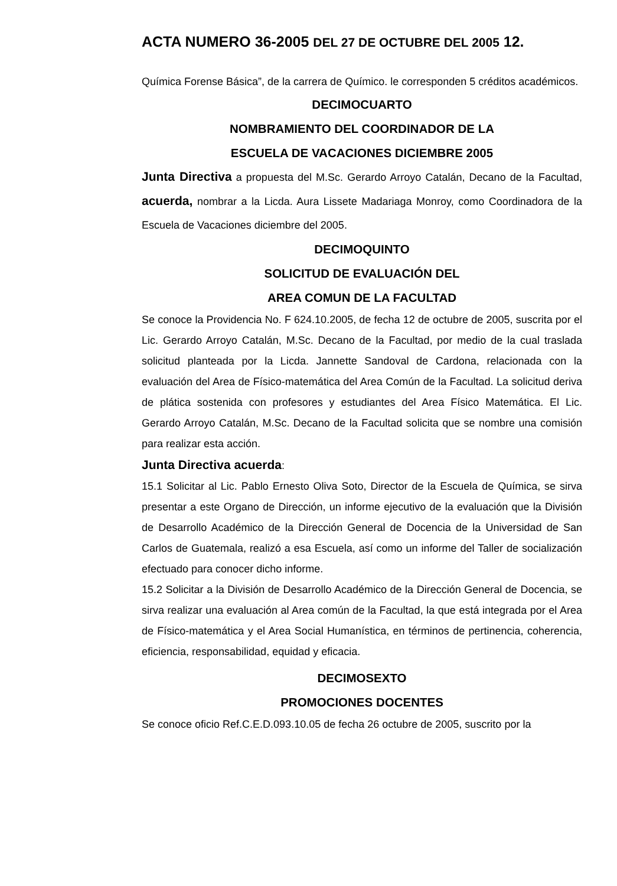ACTA NUMERO 36-2005 DEL 27 DE OCTUBRE DEL 2005 12.
Química Forense Básica”, de la carrera de Químico. le corresponden 5 créditos académicos.
DECIMOCUARTO
NOMBRAMIENTO DEL COORDINADOR DE LA
ESCUELA DE VACACIONES DICIEMBRE 2005
Junta Directiva a propuesta del M.Sc. Gerardo Arroyo Catalán, Decano de la Facultad, acuerda, nombrar a la Licda. Aura Lissete Madariaga Monroy, como Coordinadora de la Escuela de Vacaciones diciembre del 2005.
DECIMOQUINTO
SOLICITUD DE EVALUACIÓN DEL
AREA COMUN DE LA FACULTAD
Se conoce la Providencia No. F 624.10.2005, de fecha 12 de octubre de 2005, suscrita por el Lic. Gerardo Arroyo Catalán, M.Sc. Decano de la Facultad, por medio de la cual traslada solicitud planteada por la Licda. Jannette Sandoval de Cardona, relacionada con la evaluación del Area de Físico-matemática del Area Común de la Facultad. La solicitud deriva de plática sostenida con profesores y estudiantes del Area Físico Matemática. El Lic. Gerardo Arroyo Catalán, M.Sc. Decano de la Facultad solicita que se nombre una comisión para realizar esta acción.
Junta Directiva acuerda:
15.1 Solicitar al Lic. Pablo Ernesto Oliva Soto, Director de la Escuela de Química, se sirva presentar a este Organo de Dirección, un informe ejecutivo de la evaluación que la División de Desarrollo Académico de la Dirección General de Docencia de la Universidad de San Carlos de Guatemala, realizó a esa Escuela, así como un informe del Taller de socialización efectuado para conocer dicho informe.
15.2 Solicitar a la División de Desarrollo Académico de la Dirección General de Docencia, se sirva realizar una evaluación al Area común de la Facultad, la que está integrada por el Area de Físico-matemática y el Area Social Humanística, en términos de pertinencia, coherencia, eficiencia, responsabilidad, equidad y eficacia.
DECIMOSEXTO
PROMOCIONES DOCENTES
Se conoce oficio Ref.C.E.D.093.10.05 de fecha 26 octubre de 2005, suscrito por la